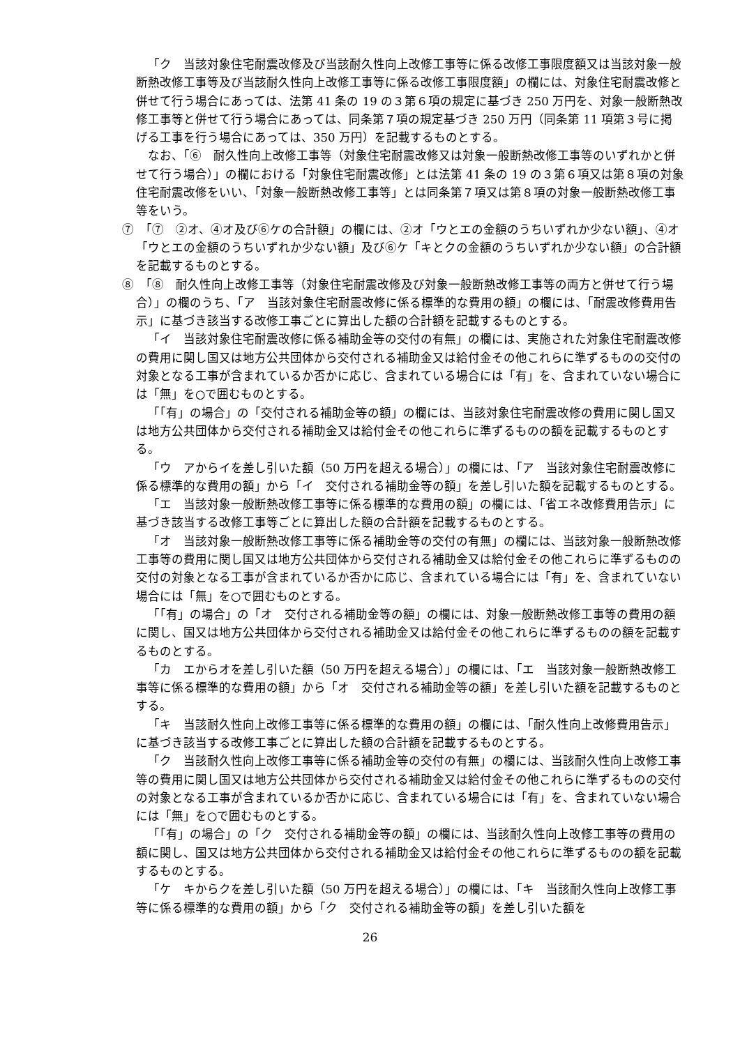「ク　当該対象住宅耐震改修及び当該耐久性向上改修工事等に係る改修工事限度額又は当該対象一般断熱改修工事等及び当該耐久性向上改修工事等に係る改修工事限度額」の欄には、対象住宅耐震改修と併せて行う場合にあっては、法第 41 条の 19 の３第６項の規定に基づき 250 万円を、対象一般断熱改修工事等と併せて行う場合にあっては、同条第７項の規定基づき 250 万円（同条第 11 項第３号に掲げる工事を行う場合にあっては、350 万円）を記載するものとする。
なお、「⑥　耐久性向上改修工事等（対象住宅耐震改修又は対象一般断熱改修工事等のいずれかと併せて行う場合）」の欄における「対象住宅耐震改修」とは法第 41 条の 19 の３第６項又は第８項の対象住宅耐震改修をいい、「対象一般断熱改修工事等」とは同条第７項又は第８項の対象一般断熱改修工事等をいう。
⑦　「⑦　②オ、④オ及び⑥ケの合計額」の欄には、②オ「ウとエの金額のうちいずれか少ない額」、④オ「ウとエの金額のうちいずれか少ない額」及び⑥ケ「キとクの金額のうちいずれか少ない額」の合計額を記載するものとする。
⑧　「⑧　耐久性向上改修工事等（対象住宅耐震改修及び対象一般断熱改修工事等の両方と併せて行う場合）」の欄のうち、「ア　当該対象住宅耐震改修に係る標準的な費用の額」の欄には、「耐震改修費用告示」に基づき該当する改修工事ごとに算出した額の合計額を記載するものとする。
「イ　当該対象住宅耐震改修に係る補助金等の交付の有無」の欄には、実施された対象住宅耐震改修の費用に関し国又は地方公共団体から交付される補助金又は給付金その他これらに準ずるものの交付の対象となる工事が含まれているか否かに応じ、含まれている場合には「有」を、含まれていない場合には「無」を○で囲むものとする。
「「有」の場合」の「交付される補助金等の額」の欄には、当該対象住宅耐震改修の費用に関し国又は地方公共団体から交付される補助金又は給付金その他これらに準ずるものの額を記載するものとする。
「ウ　アからイを差し引いた額（50 万円を超える場合）」の欄には、「ア　当該対象住宅耐震改修に係る標準的な費用の額」から「イ　交付される補助金等の額」を差し引いた額を記載するものとする。
「エ　当該対象一般断熱改修工事等に係る標準的な費用の額」の欄には、「省エネ改修費用告示」に基づき該当する改修工事等ごとに算出した額の合計額を記載するものとする。
「オ　当該対象一般断熱改修工事等に係る補助金等の交付の有無」の欄には、当該対象一般断熱改修工事等の費用に関し国又は地方公共団体から交付される補助金又は給付金その他これらに準ずるものの交付の対象となる工事が含まれているか否かに応じ、含まれている場合には「有」を、含まれていない場合には「無」を○で囲むものとする。
「「有」の場合」の「オ　交付される補助金等の額」の欄には、対象一般断熱改修工事等の費用の額に関し、国又は地方公共団体から交付される補助金又は給付金その他これらに準ずるものの額を記載するものとする。
「カ　エからオを差し引いた額（50 万円を超える場合）」の欄には、「エ　当該対象一般断熱改修工事等に係る標準的な費用の額」から「オ　交付される補助金等の額」を差し引いた額を記載するものとする。
「キ　当該耐久性向上改修工事等に係る標準的な費用の額」の欄には、「耐久性向上改修費用告示」に基づき該当する改修工事ごとに算出した額の合計額を記載するものとする。
「ク　当該耐久性向上改修工事等に係る補助金等の交付の有無」の欄には、当該耐久性向上改修工事等の費用に関し国又は地方公共団体から交付される補助金又は給付金その他これらに準ずるものの交付の対象となる工事が含まれているか否かに応じ、含まれている場合には「有」を、含まれていない場合には「無」を○で囲むものとする。
「「有」の場合」の「ク　交付される補助金等の額」の欄には、当該耐久性向上改修工事等の費用の額に関し、国又は地方公共団体から交付される補助金又は給付金その他これらに準ずるものの額を記載するものとする。
「ケ　キからクを差し引いた額（50 万円を超える場合）」の欄には、「キ　当該耐久性向上改修工事等に係る標準的な費用の額」から「ク　交付される補助金等の額」を差し引いた額を
26